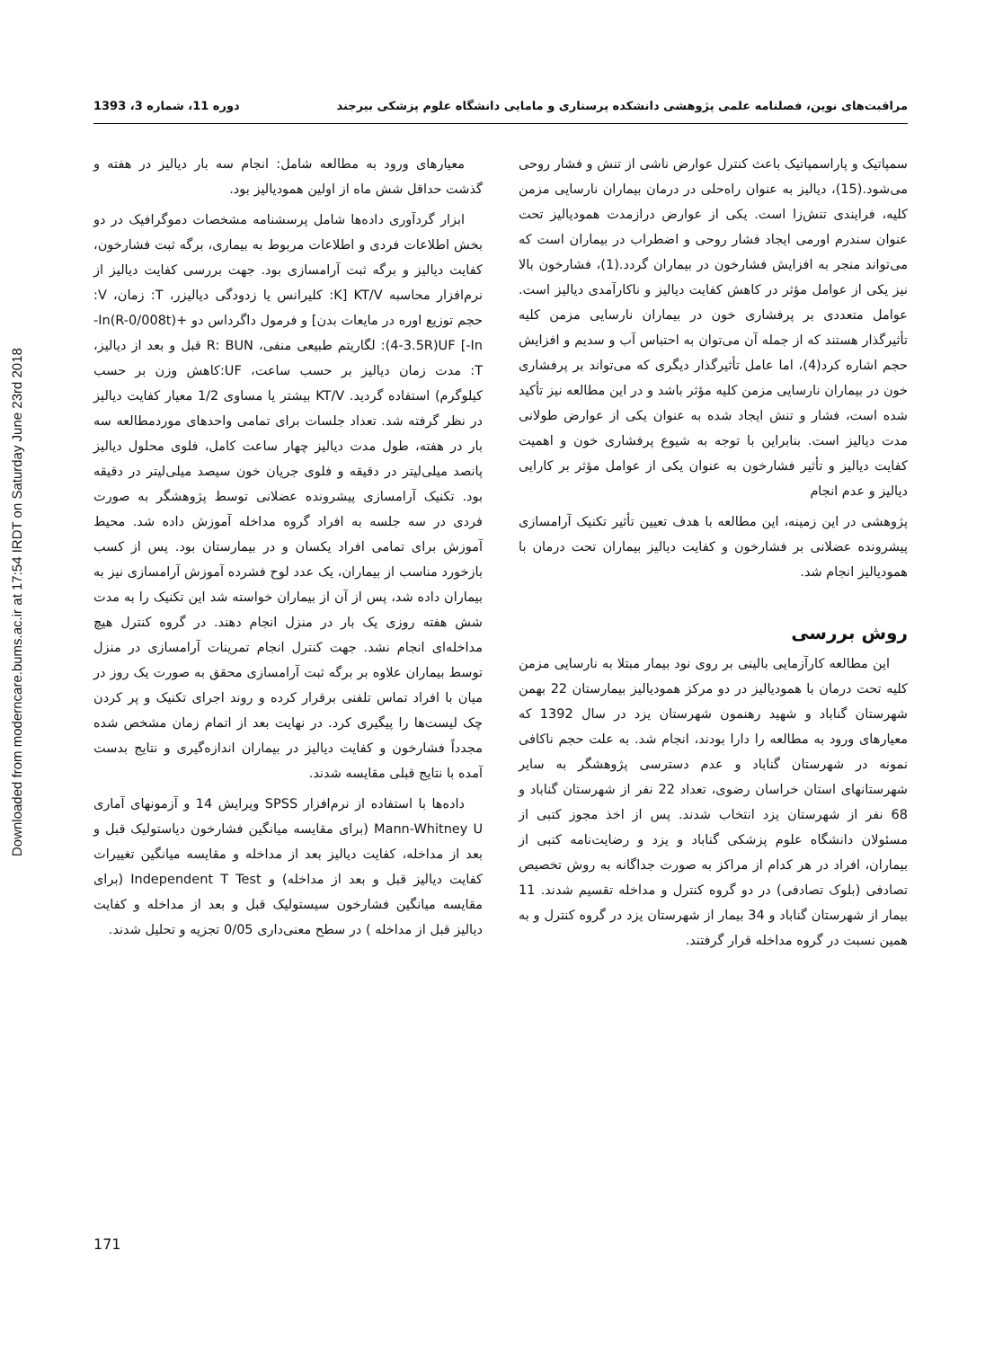Downloaded from moderncare.bums.ac.ir at 17:54 IRDT on Saturday June 23rd 2018
مراقبت‌های نوین، فصلنامه علمی پژوهشی دانشکده پرستاری و مامایی دانشگاه علوم پزشکی بیرجند دوره 11، شماره 3، 1393
سمپاتیک و پاراسمپاتیک باعث کنترل عوارض ناشی از تنش و فشار روحی می‌شود.(15)، دیالیز به عنوان راه‌حلی در درمان بیماران نارسایی مزمن کلیه، فرایندی تنش‌زا است. یکی از عوارض درازمدت همودیالیز تحت عنوان سندرم اورمی ایجاد فشار روحی و اضطراب در بیماران است که می‌تواند منجر به افزایش فشارخون در بیماران گردد.(1)، فشارخون بالا نیز یکی از عوامل مؤثر در کاهش کفایت دیالیز و ناکارآمدی دیالیز است. عوامل متعددی بر پرفشاری خون در بیماران نارسایی مزمن کلیه تأثیرگذار هستند که از جمله آن می‌توان به احتباس آب و سدیم و افزایش حجم اشاره کرد(4)، اما عامل تأثیرگذار دیگری که می‌تواند بر پرفشاری خون در بیماران نارسایی مزمن کلیه مؤثر باشد و در این مطالعه نیز تأکید شده است، فشار و تنش ایجاد شده به عنوان یکی از عوارض طولانی مدت دیالیز است. بنابراین با توجه به شیوع پرفشاری خون و اهمیت کفایت دیالیز و تأثیر فشارخون به عنوان یکی از عوامل مؤثر بر کارایی دیالیز و عدم انجام
پژوهشی در این زمینه، این مطالعه با هدف تعیین تأثیر تکنیک آرامسازی پیشرونده عضلانی بر فشارخون و کفایت دیالیز بیماران تحت درمان با همودیالیز انجام شد.
روش بررسی
این مطالعه کارآزمایی بالینی بر روی نود بیمار مبتلا به نارسایی مزمن کلیه تحت درمان با همودیالیز در دو مرکز همودیالیز بیمارستان 22 بهمن شهرستان گناباد و شهید رهنمون شهرستان یزد در سال 1392 که معیارهای ورود به مطالعه را دارا بودند، انجام شد. به علت حجم ناکافی نمونه در شهرستان گناباد و عدم دسترسی پژوهشگر به سایر شهرستانهای استان خراسان رضوی، تعداد 22 نفر از شهرستان گناباد و 68 نفر از شهرستان یزد انتخاب شدند. پس از اخذ مجوز کتبی از مسئولان دانشگاه علوم پزشکی گناباد و یزد و رضایت‌نامه کتبی از بیماران، افراد در هر کدام از مراکز به صورت جداگانه به روش تخصیص تصادفی (بلوک تصادفی) در دو گروه کنترل و مداخله تقسیم شدند. 11 بیمار از شهرستان گناباد و 34 بیمار از شهرستان یزد در گروه کنترل و به همین نسبت در گروه مداخله قرار گرفتند.
معیارهای ورود به مطالعه شامل: انجام سه بار دیالیز در هفته و گذشت حداقل شش ماه از اولین همودیالیز بود.
ابزار گردآوری داده‌ها شامل پرسشنامه مشخصات دموگرافیک در دو بخش اطلاعات فردی و اطلاعات مربوط به بیماری، برگه ثبت فشارخون، کفایت دیالیز و برگه ثبت آرامسازی بود. جهت بررسی کفایت دیالیز از نرم‌افزار محاسبه KT/V [K: کلیرانس یا زدودگی دیالیزر، T: زمان، V: حجم توزیع اوره در مایعات بدن] و فرمول داگرداس دو ‎-In(R-0/008t)+(4-3.5R)UF‎ [-In: لگاریتم طبیعی منفی، R: BUN قبل و بعد از دیالیز، T: مدت زمان دیالیز بر حسب ساعت، UF:کاهش وزن بر حسب کیلوگرم) استفاده گردید. KT/V بیشتر یا مساوی 1/2 معیار کفایت دیالیز در نظر گرفته شد. تعداد جلسات برای تمامی واحدهای موردمطالعه سه بار در هفته، طول مدت دیالیز چهار ساعت کامل، فلوی محلول دیالیز پانصد میلی‌لیتر در دقیقه و فلوی جریان خون سیصد میلی‌لیتر در دقیقه بود. تکنیک آرامسازی پیشرونده عضلانی توسط پژوهشگر به صورت فردی در سه جلسه به افراد گروه مداخله آموزش داده شد. محیط آموزش برای تمامی افراد یکسان و در بیمارستان بود. پس از کسب بازخورد مناسب از بیماران، یک عدد لوح فشرده آموزش آرامسازی نیز به بیماران داده شد، پس از آن از بیماران خواسته شد این تکنیک را به مدت شش هفته روزی یک بار در منزل انجام دهند. در گروه کنترل هیچ مداخله‌ای انجام نشد. جهت کنترل انجام تمرینات آرامسازی در منزل توسط بیماران علاوه بر برگه ثبت آرامسازی محقق به صورت یک روز در میان با افراد تماس تلفنی برقرار کرده و روند اجرای تکنیک و پر کردن چک لیست‌ها را پیگیری کرد. در نهایت بعد از اتمام زمان مشخص شده مجدداً فشارخون و کفایت دیالیز در بیماران اندازه‌گیری و نتایج بدست آمده با نتایج قبلی مقایسه شدند.
داده‌ها با استفاده از نرم‌افزار SPSS ویرایش 14 و آزمونهای آماری Mann-Whitney U (برای مقایسه میانگین فشارخون دیاستولیک قبل و بعد از مداخله، کفایت دیالیز بعد از مداخله و مقایسه میانگین تغییرات کفایت دیالیز قبل و بعد از مداخله) و Independent T Test (برای مقایسه میانگین فشارخون سیستولیک قبل و بعد از مداخله و کفایت دیالیز قبل از مداخله ) در سطح معنی‌داری 0/05 تجزیه و تحلیل شدند.
171